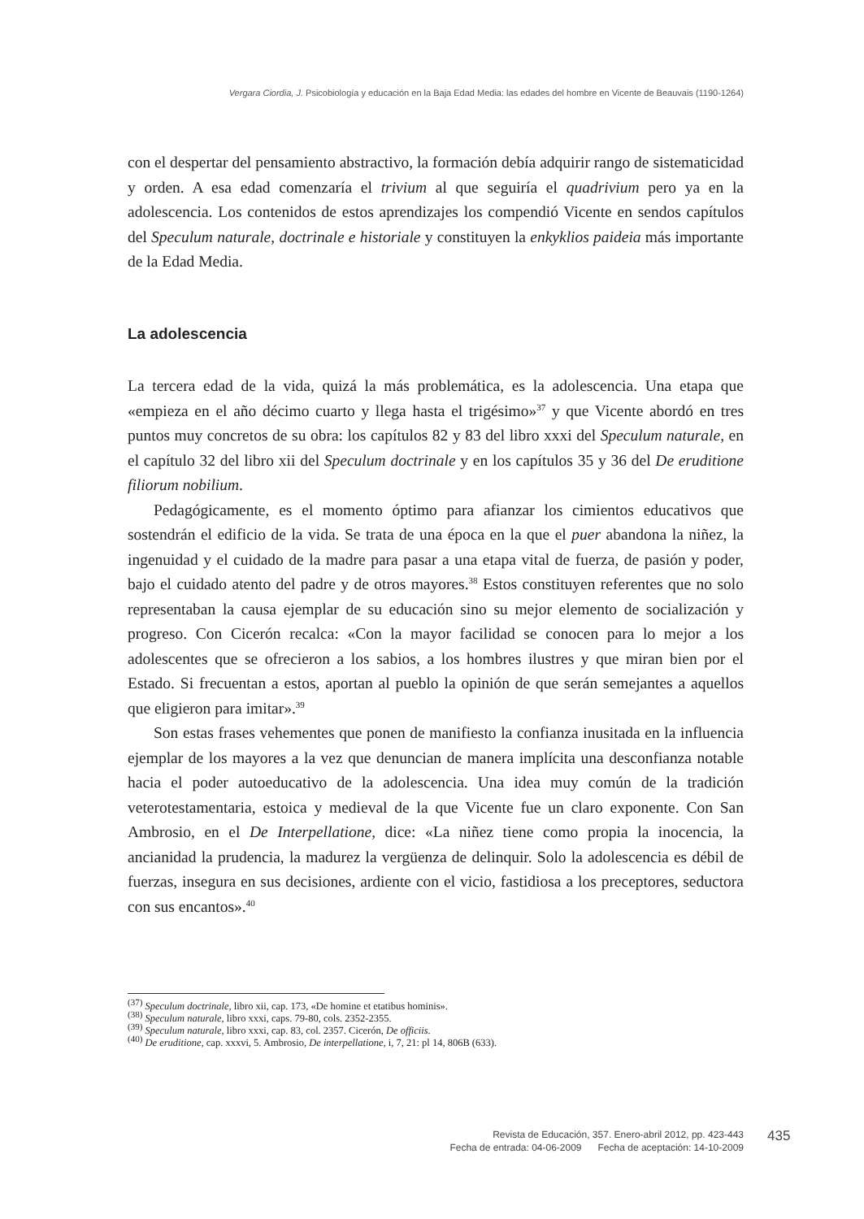Vergara Ciordia, J. Psicobiología y educación en la Baja Edad Media: las edades del hombre en Vicente de Beauvais (1190-1264)
con el despertar del pensamiento abstractivo, la formación debía adquirir rango de sistematicidad y orden. A esa edad comenzaría el trivium al que seguiría el quadrivium pero ya en la adolescencia. Los contenidos de estos aprendizajes los compendió Vicente en sendos capítulos del Speculum naturale, doctrinale e historiale y constituyen la enkyklios paideia más importante de la Edad Media.
La adolescencia
La tercera edad de la vida, quizá la más problemática, es la adolescencia. Una etapa que «empieza en el año décimo cuarto y llega hasta el trigésimo»<sup>37</sup> y que Vicente abordó en tres puntos muy concretos de su obra: los capítulos 82 y 83 del libro xxxi del Speculum naturale, en el capítulo 32 del libro xii del Speculum doctrinale y en los capítulos 35 y 36 del De eruditione filiorum nobilium.
Pedagógicamente, es el momento óptimo para afianzar los cimientos educativos que sostendrán el edificio de la vida. Se trata de una época en la que el puer abandona la niñez, la ingenuidad y el cuidado de la madre para pasar a una etapa vital de fuerza, de pasión y poder, bajo el cuidado atento del padre y de otros mayores.<sup>38</sup> Estos constituyen referentes que no solo representaban la causa ejemplar de su educación sino su mejor elemento de socialización y progreso. Con Cicerón recalca: «Con la mayor facilidad se conocen para lo mejor a los adolescentes que se ofrecieron a los sabios, a los hombres ilustres y que miran bien por el Estado. Si frecuentan a estos, aportan al pueblo la opinión de que serán semejantes a aquellos que eligieron para imitar».<sup>39</sup>
Son estas frases vehementes que ponen de manifiesto la confianza inusitada en la influencia ejemplar de los mayores a la vez que denuncian de manera implícita una desconfianza notable hacia el poder autoeducativo de la adolescencia. Una idea muy común de la tradición veterotestamentaria, estoica y medieval de la que Vicente fue un claro exponente. Con San Ambrosio, en el De Interpellatione, dice: «La niñez tiene como propia la inocencia, la ancianidad la prudencia, la madurez la vergüenza de delinquir. Solo la adolescencia es débil de fuerzas, insegura en sus decisiones, ardiente con el vicio, fastidiosa a los preceptores, seductora con sus encantos».<sup>40</sup>
<sup>(37)</sup> Speculum doctrinale, libro xii, cap. 173, «De homine et etatibus hominis».
<sup>(38)</sup> Speculum naturale, libro xxxi, caps. 79-80, cols. 2352-2355.
<sup>(39)</sup> Speculum naturale, libro xxxi, cap. 83, col. 2357. Cicerón, De officiis.
<sup>(40)</sup> De eruditione, cap. xxxvi, 5. Ambrosio, De interpellatione, i, 7, 21: pl 14, 806B (633).
Revista de Educación, 357. Enero-abril 2012, pp. 423-443
Fecha de entrada: 04-06-2009 Fecha de aceptación: 14-10-2009
435